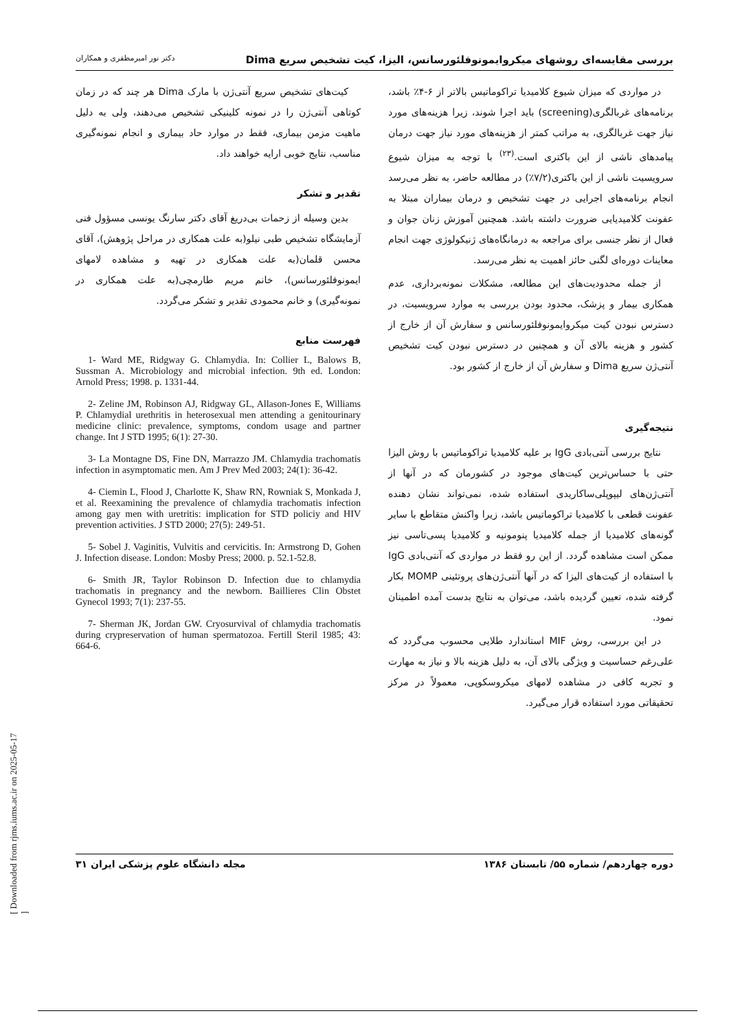بررسی مقایسه‌ای روشهای میکروایمونوفلئورسانس، الیزا، کیت تشخیص سریع Dima دکتر نور امیرمظفری و همکاران
در مواردی که میزان شیوع کلامیدیا تراکوماتیس بالاتر از ۶-۴٪ باشد، برنامه‌های غربالگری(screening) باید اجرا شوند، زیرا هزینه‌های مورد نیاز جهت غربالگری، به مراتب کمتر از هزینه‌های مورد نیاز جهت درمان پیامدهای ناشی از این باکتری است.<sup>(۲۳)</sup> با توجه به میزان شیوع سرویسیت ناشی از این باکتری(۷/۲٪) در مطالعه حاضر، به نظر می‌رسد انجام برنامه‌های اجرایی در جهت تشخیص و درمان بیماران مبتلا به عفونت کلامیدیایی ضرورت داشته باشد. همچنین آموزش زنان جوان و فعال از نظر جنسی برای مراجعه به درمانگاه‌های ژنیکولوژی جهت انجام معاینات دوره‌ای لگنی حائز اهمیت به نظر می‌رسد.
از جمله محدودیت‌های این مطالعه، مشکلات نمونه‌برداری، عدم همکاری بیمار و پزشک، محدود بودن بررسی به موارد سرویسیت، در دسترس نبودن کیت میکروایمونوفلئورسانس و سفارش آن از خارج از کشور و هزینه بالای آن و همچنین در دسترس نبودن کیت تشخیص آنتی‌ژن سریع Dima و سفارش آن از خارج از کشور بود.
نتیجه‌گیری
نتایج بررسی آنتی‌بادی IgG بر علیه کلامیدیا تراکوماتیس با روش الیزا حتی با حساس‌ترین کیت‌های موجود در کشورمان که در آنها از آنتی‌ژن‌های لیپوپلی‌ساکاریدی استفاده شده، نمی‌تواند نشان دهنده عفونت قطعی با کلامیدیا تراکوماتیس باشد، زیرا واکنش متقاطع با سایر گونه‌های کلامیدیا از جمله کلامیدیا پنومونیه و کلامیدیا پسی‌تاسی نیز ممکن است مشاهده گردد. از این رو فقط در مواردی که آنتی‌بادی IgG با استفاده از کیت‌های الیزا که در آنها آنتی‌ژن‌های پروتئینی MOMP بکار گرفته شده، تعیین گردیده باشد، می‌توان به نتایج بدست آمده اطمینان نمود.
در این بررسی، روش MIF استاندارد طلایی محسوب می‌گردد که علی‌رغم حساسیت و ویژگی بالای آن، به دلیل هزینه بالا و نیاز به مهارت و تجربه کافی در مشاهده لامهای میکروسکوپی، معمولاً در مرکز تحقیقاتی مورد استفاده قرار می‌گیرد.
کیت‌های تشخیص سریع آنتی‌ژن با مارک Dima هر چند که در زمان کوتاهی آنتی‌ژن را در نمونه کلینیکی تشخیص می‌دهند، ولی به دلیل ماهیت مزمن بیماری، فقط در موارد حاد بیماری و انجام نمونه‌گیری مناسب، نتایج خوبی ارایه خواهند داد.
تقدیر و تشکر
بدین وسیله از زحمات بی‌دریغ آقای دکتر سارنگ یونسی مسؤول فنی آزمایشگاه تشخیص طبی نیلو(به علت همکاری در مراحل پژوهش)، آقای محسن قلمان(به علت همکاری در تهیه و مشاهده لامهای ایمونوفلئورسانس)، خانم مریم طارمچی(به علت همکاری در نمونه‌گیری) و خانم محمودی تقدیر و تشکر می‌گردد.
فهرست منابع
1- Ward ME, Ridgway G. Chlamydia. In: Collier L, Balows B, Sussman A. Microbiology and microbial infection. 9th ed. London: Arnold Press; 1998. p. 1331-44.
2- Zeline JM, Robinson AJ, Ridgway GL, Allason-Jones E, Williams P. Chlamydial urethritis in heterosexual men attending a genitourinary medicine clinic: prevalence, symptoms, condom usage and partner change. Int J STD 1995; 6(1): 27-30.
3- La Montagne DS, Fine DN, Marrazzo JM. Chlamydia trachomatis infection in asymptomatic men. Am J Prev Med 2003; 24(1): 36-42.
4- Ciemin L, Flood J, Charlotte K, Shaw RN, Rowniak S, Monkada J, et al. Reexamining the prevalence of chlamydia trachomatis infection among gay men with uretritis: implication for STD policiy and HIV prevention activities. J STD 2000; 27(5): 249-51.
5- Sobel J. Vaginitis, Vulvitis and cervicitis. In: Armstrong D, Gohen J. Infection disease. London: Mosby Press; 2000. p. 52.1-52.8.
6- Smith JR, Taylor Robinson D. Infection due to chlamydia trachomatis in pregnancy and the newborn. Baillieres Clin Obstet Gynecol 1993; 7(1): 237-55.
7- Sherman JK, Jordan GW. Cryosurvival of chlamydia trachomatis during crypreservation of human spermatozoa. Fertill Steril 1985; 43: 664-6.
دوره چهاردهم/ شماره ۵۵/ تابستان ۱۳۸۶ مجله دانشگاه علوم پزشکی ایران ۳۱
[ Downloaded from rjms.iums.ac.ir on 2025-05-17 ]